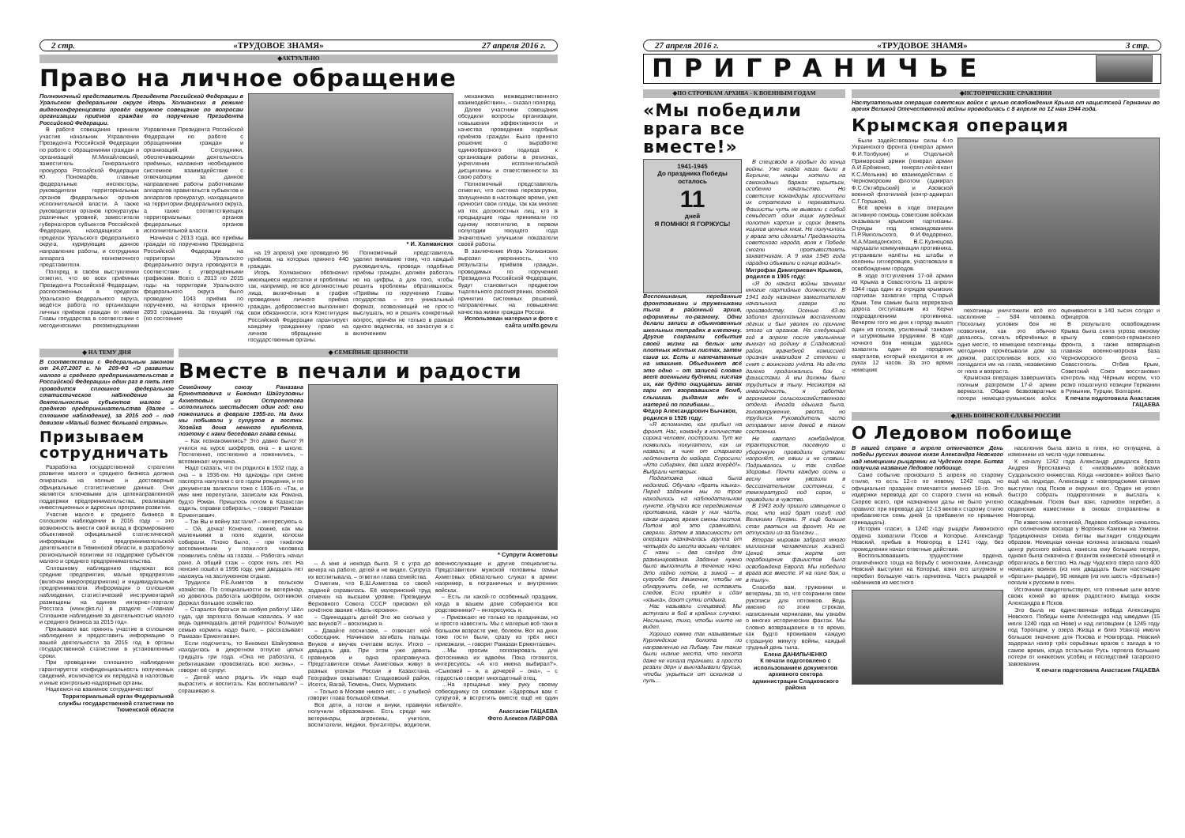2 стр. «ТРУДОВОЕ ЗНАМЯ» 27 апреля 2016 г.
◆АКТУАЛЬНО
Право на личное обращение
Полномочный представитель Президента Российской Федерации в Уральском федеральном округе Игорь Холманских в режиме видеоконференцсвязи провёл окружное совещание по вопросам организации приёмов граждан по поручению Президента Российской Федерации.
В работе совещания приняли участие начальник Управления Президента Российской Федерации по работе с обращениями граждан и организаций М.Михайловский, заместитель Генерального прокурора Российской Федерации Ю. Пономарёв, главные федеральные инспекторы, руководители территориальных органов федеральных органов исполнительной власти. А также руководители органов прокуратуры различных уровней, заместители губернаторов субъектов Российской Федерации, находящихся в пределах Уральского федерального округа, курирующие данное направление работы, и сотрудники аппарата полномочного представителя.
Полпред в своём выступлении отметил, что во всех приёмных Президента Российской Федерации, расположенных в пределах Уральского федерального округа, ведётся работа по организации личных приёмов граждан от имени Главы государства в соответствии с методическими рекомендациями Управления Президента Российской Федерации по работе с обращениями граждан и организаций. Сотрудники, обеспечивающими деятельность приёмных, налажено необходимое системное взаимодействие с отвечающими за данное направление работы работниками аппаратов правительств субъектов и аппаратов прокуратур, находящихся на территории федерального округа, а также соответствующих территориальных органов федеральных органов исполнительной власти.
Начиная с 2013 года, все приёмы граждан по поручению Президента Российской Федерации на территории Уральского федерального округа проводятся в соответствии с утверждёнными графиками. Всего с 2013 по 2015 годы на территории Уральского федерального округа было проведено 1043 приёма по поручению, на которых принято 2893 гражданина. За текущий год (по состоянию
* И. Холманских
на 19 апреля) уже проведено 96 приёмов, на которых принято 440 граждан.
Игорь Холманских обозначил имеющиеся недостатки и проблемы: так, например, не все должностные лица, включённые в график проведения личного приёма граждан, добросовестно выполняют свои обязанности, хотя Конституция Российской Федерации гарантирует каждому гражданину право на личное обращение в государственные органы.
Полномочный представитель уделил внимание тому, что каждый руководитель, проводя подобные приёмы граждан, должен работать не на цифры, а для того, чтобы решить проблемы обратившихся. «Приёмы по поручению Главы государства – это уникальный формат, позволяющий не просто выслушать, но и решить конкретный вопрос, причём не только в рамках одного ведомства, но зачастую и с включением
механизма межведомственного взаимодействия», – сказал полпред.
Далее участники совещания обсудили вопросы организации, повышения эффективности и качества проведения подобных приёмов граждан. Было принято решение о выработке единообразного подхода к организации работы в регионах, укрепления исполнительской дисциплины и ответственности за свою работу.
Полномочный представитель отметил, что система перезагрузки, запущенная в настоящее время, уже приносит свои плоды, так как многие из тех должностных лиц, кто в предыдущие годы принимали по одному посетителю, в первом полугодии текущего года значительно улучшили показатели своей работы.
В заключение Игорь Холманских выразил уверенность, что результаты приёмов граждан, проводимых по поручению Президента Российской Федерации, будут становиться предметом тщательного рассмотрения, основой принятия системных решений, направленных на повышение качества жизни граждан России.
Использован материал и фото с сайта uralfo.gov.ru
◆ НА ТЕМУ ДНЯ
В соответствии с Федеральным законом от 24.07.2007 г. № 209-ФЗ «О развитии малого и среднего предпринимательства в Российской Федерации» один раз в пять лет проводится сплошное федеральное статистическое наблюдение за деятельностью субъектов малого и среднего предпринимательства (далее – сплошное наблюдение), за 2015 год – под девизом «Малый бизнес большой страны».
Призываем сотрудничать
Разработка государственной стратегии развития малого и среднего бизнеса должна опираться на полные и достоверные официальные статистические данные. Они являются ключевыми для целенаправленной поддержки предпринимательства, реализации инвестиционных и адресных программ развития.
Участие малого и среднего бизнеса в сплошном наблюдении в 2016 году – это возможность внести свой вклад в формирование объективной официальной статистической информации о предпринимательской деятельности в Тюменской области, в разработку региональной политики по поддержке субъектов малого и среднего предпринимательства.
Сплошному наблюдению подлежат все средние предприятия, малые предприятия (включая микропредприятия) и индивидуальные предприниматели. Информация о сплошном наблюдении, статистический инструментарий размещены на едином интернет-портале Росстата (www.gks.ru) в разделе «Главная/Сплошное наблюдение за деятельностью малого и среднего бизнеса за 2015 год».
Призываем вас принять участие в сплошном наблюдении и предоставить информацию о вашей деятельности за 2015 год в органы государственной статистики в установленные сроки.
При проведении сплошного наблюдения гарантируется конфиденциальность полученных сведений, исключается их передача в налоговые и иные контрольно-надзорные органы.
Надеемся на взаимное сотрудничество!
Территориальный орган Федеральной службы государственной статистики по Тюменской области
◆ СЕМЕЙНЫЕ ЦЕННОСТИ
Вместе в печали и радости
Семейному союзу Рамазана Ерментаевича и Бикомал Шайгузовны Ахметовых из Остропятова исполнилось шестьдесят один год: они поженились в феврале 1955-го. На днях мы побывали у супругов в гостях. Хозяйка дома немного приболела, поэтому с нами беседовал глава семьи.
– Как познакомились? Это давно было! Я учился на курсе шофёров, она – в школе. Постепенно, постепенно и поженились, – вспоминает мужчина.
Надо сказать, что он родился в 1932 году, а она – в 1936-ом. Но однажды при смене паспорта напутали с его годом рождения, и по документам записали тоже с 1936-го. «Так, и имя мне перепутали, записали как Романа, будто Роман. Пришлось потом в Казахстан ездить, справки собирать», – говорит Рамазан Ерментаевич.
– Так Вы и войну застали? – интересуюсь я.
– Ой, дочка! Конечно, помню, как мы маленькими в поле ходили, колоски собирали. Плохо было, – при тяжёлом воспоминании у пожилого человека появились слёзы на глазах. – Работать начал рано. А общий стаж – сорок пять лет. На пенсию пошёл в 1996 году, уже двадцать лет нахожусь на заслуженном отдыхе.
Трудился Р.Е.Ахметов в сельском хозяйстве. По специальности он ветеринар, но довелось работать шофёром, скотником. Держал большое хозяйство.
– Старался браться за любую работу! Шёл туда, где зарплата больше казалась. У нас ведь одиннадцать детей родилось! Большую семью кормить надо было, – рассказывает Рамазан Ерментаевич.
Если подсчитать, то Бикомал Шайгузовна находилась в декретном отпуске целых тридцать три года. «Она не работала, с ребятишками провозилась всю жизнь», – говорит её супруг.
– Детей мало родить. Их надо ещё вырастить и воспитать. Как воспитывали? – спрашиваю я.
* Супруги Ахметовы
– А мне и некогда было. Я с утра до вечера на работе, детей и не видел. Супруга их воспитывала, – ответил глава семейства.
Отметим, что Б.Ш.Ахметова со своей задачей справилась. Её материнский труд отмечен на высшем уровне. Президиум Верховного Совета СССР присвоил ей почётное звание «Мать-героиня».
– Одиннадцать детей! Это же сколько у вас внуков?! – восклицаю я.
– Давайте посчитаем, – отвечает мой собеседник. Начинаем загибать пальцы. Внуков и внучек считаем вслух. Итого – двадцать два. При этом уже девять правнуков и одна праправнучка. Представители семьи Ахметовых живут в разных уголках России и Казахстана. География охватывает Сладковский район, Исетск, Вагай, Тюмень, Омск, Мурманск.
– Только в Москве никого нет, – с улыбкой говорит глава большой семьи.
Все дети, а потом и внуки, правнуки получили образование. Есть среди них ветеринары, агрономы, учителя, воспитатели, медики, бухгалтеры, водители, военнослужащие и другие специалисты. Представители мужской половины семьи Ахметовых обязательно служат в армии: например, в пограничных и внутренних войсках.
– Есть ли какой-то особенный праздник, когда в вашем доме собираются все родственники? – интересуюсь я.
– Приезжают не только по праздникам, но и просто навестить. Мы с матерью всё-таки в большом возрасте уже, болеем. Вот на днях тоже гости были, сразу из трёх мест приезжали, – говорит Рамазан Ерментаевич.
…Мы просим попозировать для фотоснимка их вдвоём. Пока готовятся, интересуюсь: «А кто имена выбирал?». «Сыновей – я, а дочерей – она», – с гордостью говорит многодетный отец.
…На прощанье жму руку своему собеседнику со словами: «Здоровья вам с супругой, и встретить вместе ещё не один юбилей!».
Анастасия ГАЦАЕВА
Фото Алексея ЛАВРОВА
27 апреля 2016 г. «ТРУДОВОЕ ЗНАМЯ» 3 стр.
ПРИГРАНИЧЬЕ
◆ПО СТРОЧКАМ АРХИВА - К ВОЕННЫМ ГОДАМ
«Мы победили врага все вместе!»
1941-1945
До праздника Победы осталось
11
дней
Я ПОМНЮ! Я ГОРЖУСЬ!
Воспоминания, переданные фронтовиками и тружениками тыла в районный архив, оформлены по-разному. Одни делали записи в обыкновенных школьных тетрадях в клеточку. Другие сохранили события своей жизни на белых или плотных жёлтых листах, затем сшив их. Есть и напечатанные на машинке. Объединяет всё это одно – от записей словно веет военными буднями, листая их, как будто ощущаешь запах гари от взорвавшихся бомб, слышишь рыдания жён и матерей по погибшим…
Фёдор Александрович Бычаков, родился в 1926 году:
«Я вспоминаю, как прибыл на фронт. Нас, команду в количестве сорока человек, построили. Тут же появились покупатели, как их назвали, в чине от старшего лейтенанта до майора. Спросили: «Кто сибиряки, два шага вперёд!». Выбрали четверых.
Подготовка наша была недолгой. Обучали «брать языка». Перед заданием мы по трое находились на наблюдательном пункте. Изучали все передвижения противника, какая у них часть, какая охрана, время смены постов. Потом всё это сравнивали, сверяли. Затем в зависимости от операции назначалась группа от четырёх до шести-восьми человек. С нами – два сапёра для разминирования. Задание нужно было выполнить в течение ночи. Это ладно летом, а зимой – в сугробе без движения, чтобы не обнаружить себя, не оставить следов. Если привёл и сдал «языка», дают сутки отдыха.
Нас называли спецвзвод. Мы вступали в бой в крайних случаях. Неслышно, тихо, чтобы никто не видел.
Хорошо помню так называемые Курляндские болота по направлению на Либаву. Там такие были низкие места, что пехота даже не копала траншеи, а просто резали дёрн и выкладывали брусья, чтобы укрыться от осколков и пуль…
В спецсводе я пробыл до конца войны. Уже когда наши были в Берлине, немцы хотели на самоходных баржах скрыться, особенно начальство. Но советские командиры просчитали их стратегию и перехватили. Фашисты чуть не вывезли с собой семьдесят один ящик музейных полотен картин и сорок девять ящиков ценных книг. Не получилось у врага это сделать! Преданность советского народа, воля к Победе смогли противостоять захватчикам. А 9 мая 1945 года парадно объявили о конце войны!».
Митрофан Димитриевич Крымов, родился в 1905 году:
«Я до начала войны занимал многие партийные должности. В 1941 году назначен заместителем начальника лагеря по производству. Осенью 43-го заболел гриппозным воспалением лёгких и был уволен по причине этого из органов. На следующий год в апреле после увольнения выехал на родину в Сладковский район, врачебной комиссией признан инвалидом 2 степени и снят с воинского учёта. Но где-то далеко продолжались бои с фашистами. А мы должны были трудиться в тылу. Несмотря на инвалидность, я работал агрономом сельскохозяйственного отдела. Иногда одышка была, головокружение, рвота, но трудился. Руководитель часто отправлял меня домой в таком состоянии.
Не хватало комбайнёров, трактористов, посевную и уборочную проводили сутками напролёт, не евши и не спавши. Подрывалось и так слабое здоровье. Почти каждую осень и весну меня увозили в бессознательном состоянии, с температурой под сорок, и приводили в чувство.
В 1943 году пришло извещение о том, что мой брат погиб под Великими Луками. Я ещё больше стал рваться на фронт. Но не отпускали из-за болезни…
Вторая мировая забрала много миллионов человеческих жизней. Ценой этих жертв от порабощения фашистов была освобождена Европа. Мы победили врага все вместе. И на поле боя, и в тылу».
Спасибо вам, труженики и ветераны, за то, что сохранили свои рукописи для потомков. Ведь именно по этим строкам, написанным чернилами, мы узнаём о многих исторических фактах. Мы словно возвращаемся в то время, как будто проживаем каждую страшную минуту войны, каждый трудный день тыла.
Елена ДАНИЛЬЧЕНКО
К печати подготовлено с использованием документов архивного сектора администрации Сладковского района
◆ИСТОРИЧЕСКИЕ СРАЖЕНИЯ
Наступательная операция советских войск с целью освобождения Крыма от нацистской Германии во время Великой Отечественной войны проводилась с 8 апреля по 12 мая 1944 года.
Крымская операция
Были задействованы силы 4-го Украинского фронта (генерал армии Ф.И.Толбухин) и Отдельной Приморской армии (генерал армии А.И.Ерёменко, генерал-лейтенант К.С.Мельник) во взаимодействии с Черноморским флотом (адмирал Ф.С.Октябрьский) и Азовской военной флотилией (контр-адмирал С.Г.Горшков).
Всё время в ходе операции активную помощь советским войскам оказывали крымские партизаны. Отряды под командованием П.Р.Ямпольского, Ф.И.Федоренко, М.А.Македонского, В.С.Кузнецова нарушали коммуникации противника, устраивали налёты на штабы и колонны гитлеровцев, участвовали в освобождении городов.
В ходе отступления 17-ой армии из Крыма в Севастополь 11 апреля 1944 года один из отрядов крымских партизан захватил город Старый Крым. Тем самым была перерезана дорога отступавшим из Керчи подразделениям противника. Вечером того же дня к городу вышел один из полков, усиленный танками и штурмовыми орудиями. В ходе ночного боя немцам удалось захватить один из городских кварталов, который находился в их руках 12 часов. За это время немецкие
пехотинцы уничтожили всё его население – 584 человека. Поскольку условия боя не позволяли, как это обычно делалось, согнать обречённых в одно место, то немецкие пехотинцы методично прочёсывали дом за домом, расстреливая всех, кто попадался им на глаза, независимо от пола и возраста.
Крымская операция завершилась полным разгромом 17-й армии вермахта. Общие безвозвратные потери немецко-румынских войск оцениваются в 140 тысяч солдат и офицеров.
В результате освобождения Крыма была снята угроза южному крылу советско-германского фронта, а также возвращена главная военно-морская база Черноморского флота – Севастополь. Отбив Крым, Советский Союз восстановил контроль над Чёрным морем, что резко пошатнуло позиции Германии в Румынии, Турции, Болгарии.
К печати подготовила Анастасия ГАЦАЕВА
◆ДЕНЬ ВОИНСКОЙ СЛАВЫ РОССИИ
О Ледовом побоище
В нашей стране в апреле отмечается День победы русских воинов князя Александра Невского над немецкими рыцарями на Чудском озере. Битва получила название Ледовое побоище.
Само событие произошло 5 апреля по старому стилю, то есть 12-го по новому, 1242 года, но официально праздник отмечается именно 18-го. Это издержки перевода дат со старого стиля на новый. Скорее всего, при назначении даты не было учтено правило: при переводе дат 12-13 веков к старому стилю прибавляется семь дней (а прибавили по привычке тринадцать).
История гласит, в 1240 году рыцари Ливонского ордена захватили Псков и Копорье. Александр Невский, прибыв в Новгород в 1241 году, без промедления начал ответные действия.
Воспользовавшись трудностями ордена, отвлечённого тогда на борьбу с монголами, Александр Невский выступил на Копорье, взял его штурмом и перебил большую часть гарнизона. Часть рыцарей и наёмников из местного
населения была взята в плен, но отпущена, а изменники из числа чуди повешены.
К началу 1242 года Александр дождался брата Андрея Ярославича с «низовыми» войсками Суздальского княжества. Когда «низовое» войско было ещё на подходе, Александр с новгородскими силами выступил под Псков и окружил его. Орден не успел быстро собрать подкрепления и выслать к осаждённым. Псков был взят, гарнизон перебит, а орденские наместники в оковах отправлены в Новгород.
По известиям летописей, Ледовое побоище началось при солнечном восходе у Вороняя Камени на Узмени. Традиционная схема битвы выглядит следующим образом. Немецкая конная колонна атаковала пеший центр русского войска, нанесла ему большие потери, однако была охвачена с флангов княжеской конницей и обратилась в бегство. На льду Чудского озера пало 400 немецких воинов (из них двадцать были настоящие «братья»-рыцари), 90 немцев (из них шесть «братьев») попали к русским в плен.
Источники свидетельствуют, что пленные шли возле своих коней во время радостного въезда князя Александра в Псков.
Это была не единственная победа Александра Невского. Победы князя Александра над шведами (15 июля 1240 года на Неве) и над литовцами (в 1245 году под Торопцем, у озера Жизца и близ Усвята) имели большое значение для Пскова и Новгорода. Невский задержал напор трёх серьёзных врагов с запада в то самое время, когда остальная Русь терпела большие потери от княжеских усобиц и последствий татарского завоевания.
К печати подготовила Анастасия ГАЦАЕВА